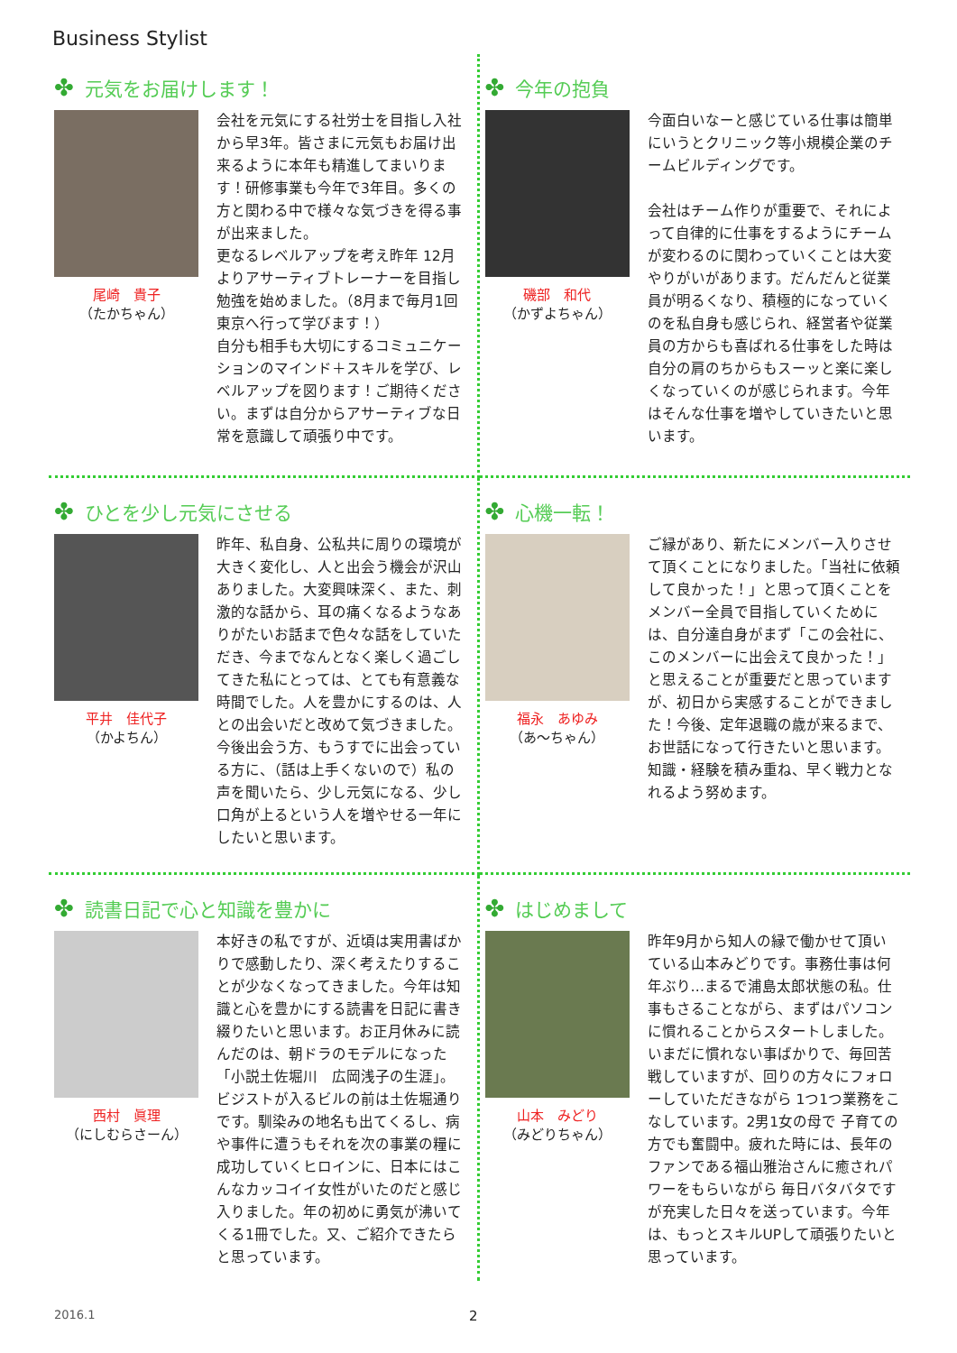Business Stylist
✤ 元気をお届けします！
尾崎　貴子
（たかちゃん）
会社を元気にする社労士を目指し入社から早3年。皆さまに元気もお届け出来るように本年も精進してまいります！研修事業も今年で3年目。多くの方と関わる中で様々な気づきを得る事が出来ました。
更なるレベルアップを考え昨年 12月よりアサーティブトレーナーを目指し勉強を始めました。（8月まで毎月1回東京へ行って学びます！）
自分も相手も大切にするコミュニケーションのマインド＋スキルを学び、レベルアップを図ります！ご期待ください。まずは自分からアサーティブな日常を意識して頑張り中です。
✤ 今年の抱負
磯部　和代
（かずよちゃん）
今面白いなーと感じている仕事は簡単にいうとクリニック等小規模企業のチームビルディングです。
会社はチーム作りが重要で、それによって自律的に仕事をするようにチームが変わるのに関わっていくことは大変やりがいがあります。だんだんと従業員が明るくなり、積極的になっていくのを私自身も感じられ、経営者や従業員の方からも喜ばれる仕事をした時は自分の肩のちからもスーッと楽に楽しくなっていくのが感じられます。今年はそんな仕事を増やしていきたいと思います。
✤ ひとを少し元気にさせる
平井　佳代子
（かよちん）
昨年、私自身、公私共に周りの環境が大きく変化し、人と出会う機会が沢山ありました。大変興味深く、また、刺激的な話から、耳の痛くなるようなありがたいお話まで色々な話をしていただき、今までなんとなく楽しく過ごしてきた私にとっては、とても有意義な時間でした。人を豊かにするのは、人との出会いだと改めて気づきました。今後出会う方、もうすでに出会っている方に、（話は上手くないので）私の声を聞いたら、少し元気になる、少し口角が上るという人を増やせる一年にしたいと思います。
✤ 心機一転！
福永　あゆみ
（あ～ちゃん）
ご縁があり、新たにメンバー入りさせて頂くことになりました。「当社に依頼して良かった！」と思って頂くことをメンバー全員で目指していくためには、自分達自身がまず「この会社に、このメンバーに出会えて良かった！」と思えることが重要だと思っていますが、初日から実感することができました！今後、定年退職の歳が来るまで、お世話になって行きたいと思います。知識・経験を積み重ね、早く戦力となれるよう努めます。
✤ 読書日記で心と知識を豊かに
西村　眞理
（にしむらさーん）
本好きの私ですが、近頃は実用書ばかりで感動したり、深く考えたりすることが少なくなってきました。今年は知識と心を豊かにする読書を日記に書き綴りたいと思います。お正月休みに読んだのは、朝ドラのモデルになった「小説土佐堀川　広岡浅子の生涯」。ビジストが入るビルの前は土佐堀通りです。馴染みの地名も出てくるし、病や事件に遭うもそれを次の事業の糧に成功していくヒロインに、日本にはこんなカッコイイ女性がいたのだと感じ入りました。年の初めに勇気が沸いてくる1冊でした。又、ご紹介できたらと思っています。
✤ はじめまして
山本　みどり
（みどりちゃん）
昨年9月から知人の縁で働かせて頂いている山本みどりです。事務仕事は何年ぶり…まるで浦島太郎状態の私。仕事もさることながら、まずはパソコンに慣れることからスタートしました。いまだに慣れない事ばかりで、毎回苦戦していますが、回りの方々にフォローしていただきながら 1つ1つ業務をこなしています。2男1女の母で 子育ての方でも奮闘中。疲れた時には、長年のファンである福山雅治さんに癒されパワーをもらいながら 毎日バタバタですが充実した日々を送っています。今年は、もっとスキルUPして頑張りたいと思っています。
2016.1 2